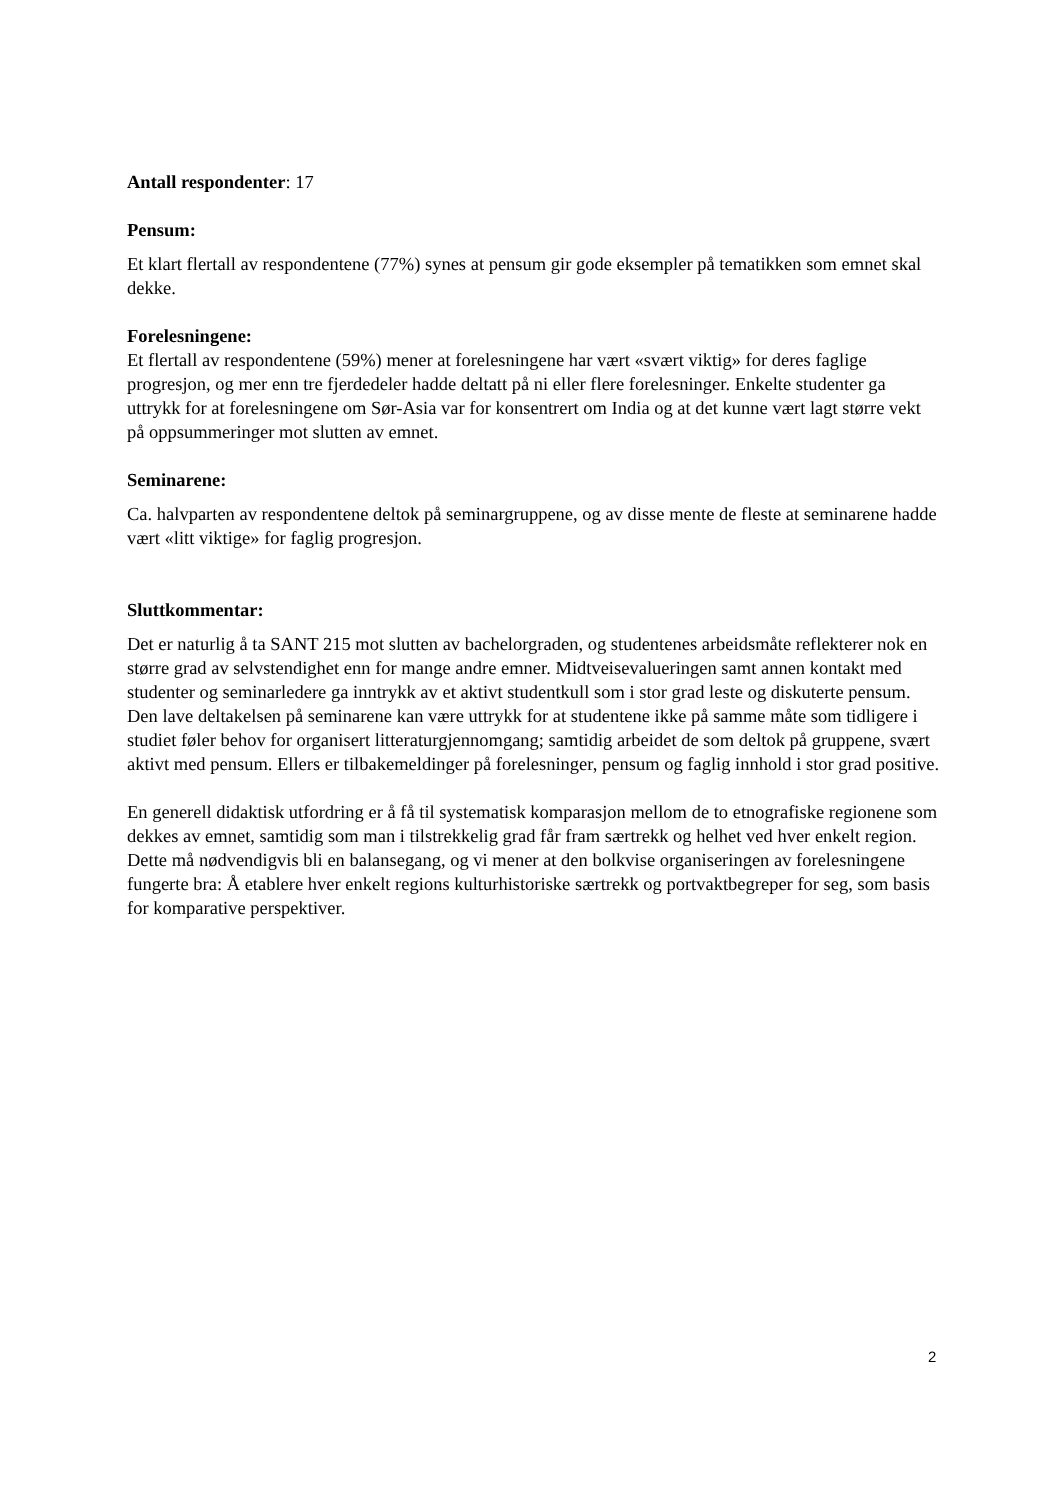Antall respondenter: 17
Pensum:
Et klart flertall av respondentene (77%) synes at pensum gir gode eksempler på tematikken som emnet skal dekke.
Forelesningene:
Et flertall av respondentene (59%) mener at forelesningene har vært «svært viktig» for deres faglige progresjon, og mer enn tre fjerdedeler hadde deltatt på ni eller flere forelesninger. Enkelte studenter ga uttrykk for at forelesningene om Sør-Asia var for konsentrert om India og at det kunne vært lagt større vekt på oppsummeringer mot slutten av emnet.
Seminarene:
Ca. halvparten av respondentene deltok på seminargruppene, og av disse mente de fleste at seminarene hadde vært «litt viktige» for faglig progresjon.
Sluttkommentar:
Det er naturlig å ta SANT 215 mot slutten av bachelorgraden, og studentenes arbeidsmåte reflekterer nok en større grad av selvstendighet enn for mange andre emner. Midtveisevalueringen samt annen kontakt med studenter og seminarledere ga inntrykk av et aktivt studentkull som i stor grad leste og diskuterte pensum. Den lave deltakelsen på seminarene kan være uttrykk for at studentene ikke på samme måte som tidligere i studiet føler behov for organisert litteraturgjennomgang; samtidig arbeidet de som deltok på gruppene, svært aktivt med pensum. Ellers er tilbakemeldinger på forelesninger, pensum og faglig innhold i stor grad positive.
En generell didaktisk utfordring er å få til systematisk komparasjon mellom de to etnografiske regionene som dekkes av emnet, samtidig som man i tilstrekkelig grad får fram særtrekk og helhet ved hver enkelt region. Dette må nødvendigvis bli en balansegang, og vi mener at den bolkvise organiseringen av forelesningene fungerte bra: Å etablere hver enkelt regions kulturhistoriske særtrekk og portvaktbegreper for seg, som basis for komparative perspektiver.
2